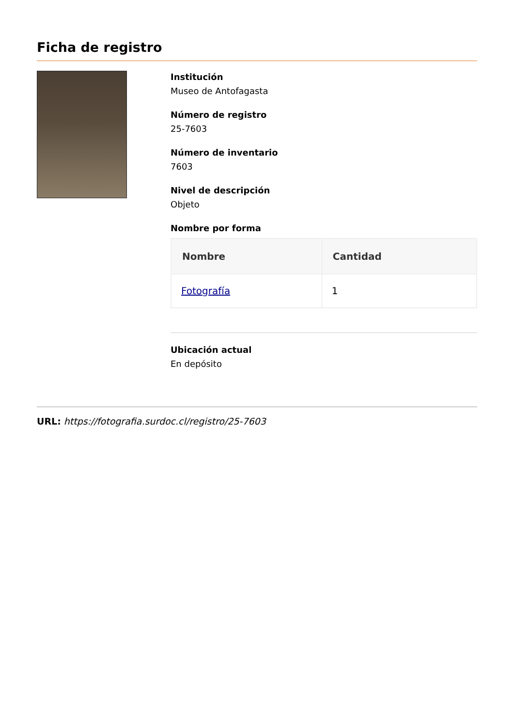Ficha de registro
Institución
Museo de Antofagasta
Número de registro
25-7603
Número de inventario
7603
Nivel de descripción
Objeto
Nombre por forma
| Nombre | Cantidad |
| --- | --- |
| Fotografía | 1 |
Ubicación actual
En depósito
URL: https://fotografia.surdoc.cl/registro/25-7603